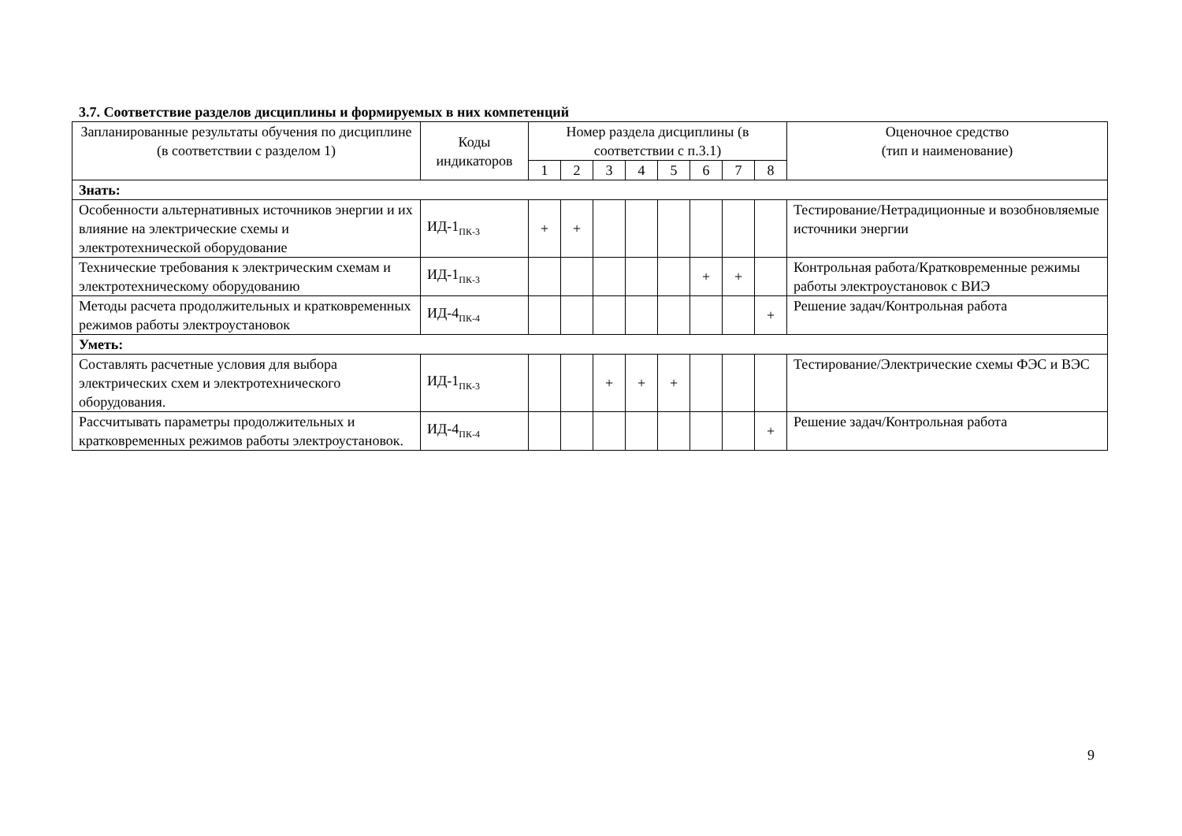3.7. Соответствие разделов дисциплины и формируемых в них компетенций
| Запланированные результаты обучения по дисциплине (в соответствии с разделом 1) | Коды индикаторов | Номер раздела дисциплины (в соответствии с п.3.1) | | | | | | | | Оценочное средство (тип и наименование) |
| --- | --- | --- | --- | --- | --- | --- | --- | --- | --- | --- |
| | | 1 | 2 | 3 | 4 | 5 | 6 | 7 | 8 | |
| Знать: | | | | | | | | | | |
| Особенности альтернативных источников энергии и их влияние на электрические схемы и электротехнической оборудование | ИД-1<sub>ПК-3</sub> | + | + | | | | | | | Тестирование/Нетрадиционные и возобновляемые источники энергии |
| Технические требования к электрическим схемам и электротехническому оборудованию | ИД-1<sub>ПК-3</sub> | | | | | | + | + | | Контрольная работа/Кратковременные режимы работы электроустановок с ВИЭ |
| Методы расчета продолжительных и кратковременных режимов работы электроустановок | ИД-4<sub>ПК-4</sub> | | | | | | | | + | Решение задач/Контрольная работа |
| Уметь: | | | | | | | | | | |
| Составлять расчетные условия для выбора электрических схем и электротехнического оборудования. | ИД-1<sub>ПК-3</sub> | | | + | + | + | | | | Тестирование/Электрические схемы ФЭС и ВЭС |
| Рассчитывать параметры продолжительных и кратковременных режимов работы электроустановок. | ИД-4<sub>ПК-4</sub> | | | | | | | | + | Решение задач/Контрольная работа |
9